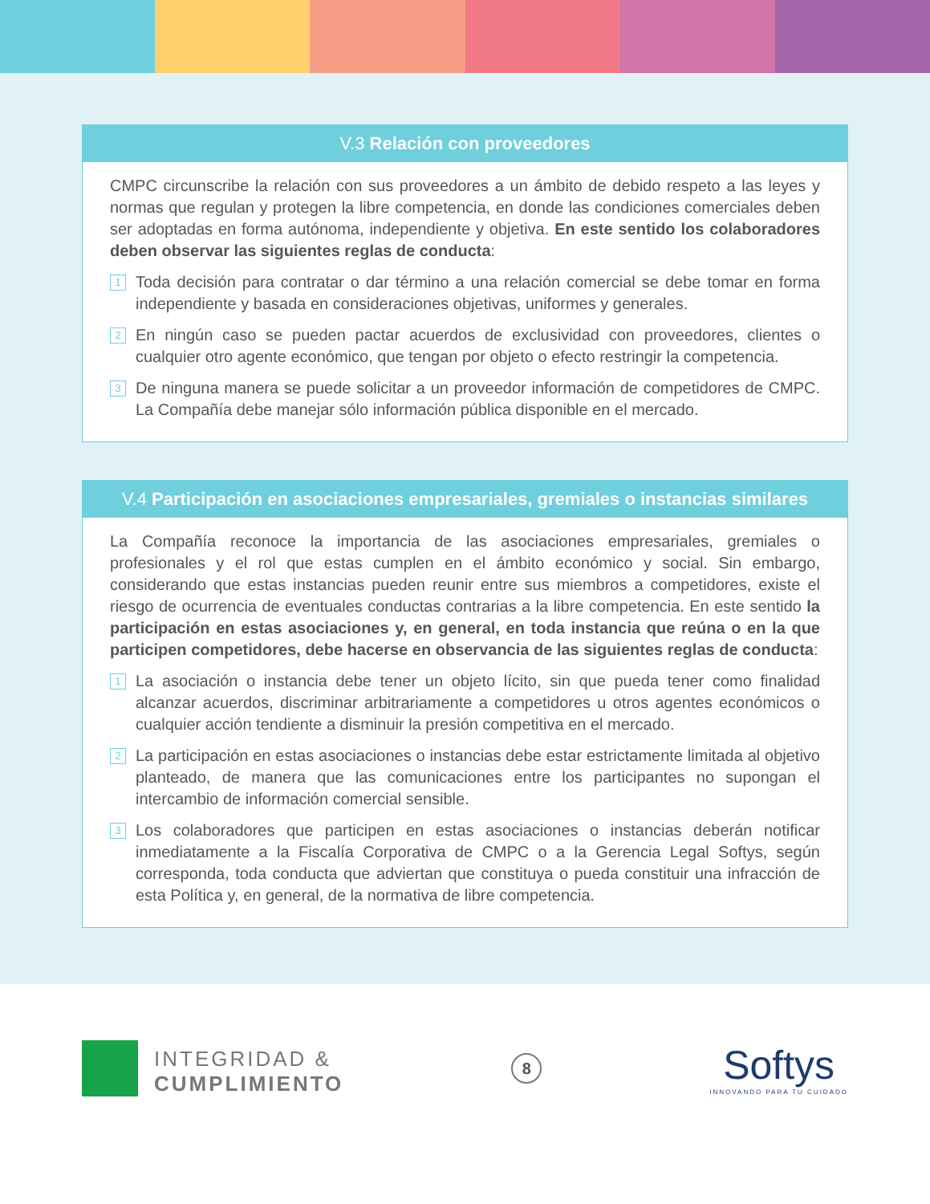V.3 Relación con proveedores
CMPC circunscribe la relación con sus proveedores a un ámbito de debido respeto a las leyes y normas que regulan y protegen la libre competencia, en donde las condiciones comerciales deben ser adoptadas en forma autónoma, independiente y objetiva. En este sentido los colaboradores deben observar las siguientes reglas de conducta:
1 Toda decisión para contratar o dar término a una relación comercial se debe tomar en forma independiente y basada en consideraciones objetivas, uniformes y generales.
2 En ningún caso se pueden pactar acuerdos de exclusividad con proveedores, clientes o cualquier otro agente económico, que tengan por objeto o efecto restringir la competencia.
3 De ninguna manera se puede solicitar a un proveedor información de competidores de CMPC. La Compañía debe manejar sólo información pública disponible en el mercado.
V.4 Participación en asociaciones empresariales, gremiales o instancias similares
La Compañía reconoce la importancia de las asociaciones empresariales, gremiales o profesionales y el rol que estas cumplen en el ámbito económico y social. Sin embargo, considerando que estas instancias pueden reunir entre sus miembros a competidores, existe el riesgo de ocurrencia de eventuales conductas contrarias a la libre competencia. En este sentido la participación en estas asociaciones y, en general, en toda instancia que reúna o en la que participen competidores, debe hacerse en observancia de las siguientes reglas de conducta:
1 La asociación o instancia debe tener un objeto lícito, sin que pueda tener como finalidad alcanzar acuerdos, discriminar arbitrariamente a competidores u otros agentes económicos o cualquier acción tendiente a disminuir la presión competitiva en el mercado.
2 La participación en estas asociaciones o instancias debe estar estrictamente limitada al objetivo planteado, de manera que las comunicaciones entre los participantes no supongan el intercambio de información comercial sensible.
3 Los colaboradores que participen en estas asociaciones o instancias deberán notificar inmediatamente a la Fiscalía Corporativa de CMPC o a la Gerencia Legal Softys, según corresponda, toda conducta que adviertan que constituya o pueda constituir una infracción de esta Política y, en general, de la normativa de libre competencia.
INTEGRIDAD &
CUMPLIMIENTO
8
Softys
INNOVANDO PARA TU CUIDADO